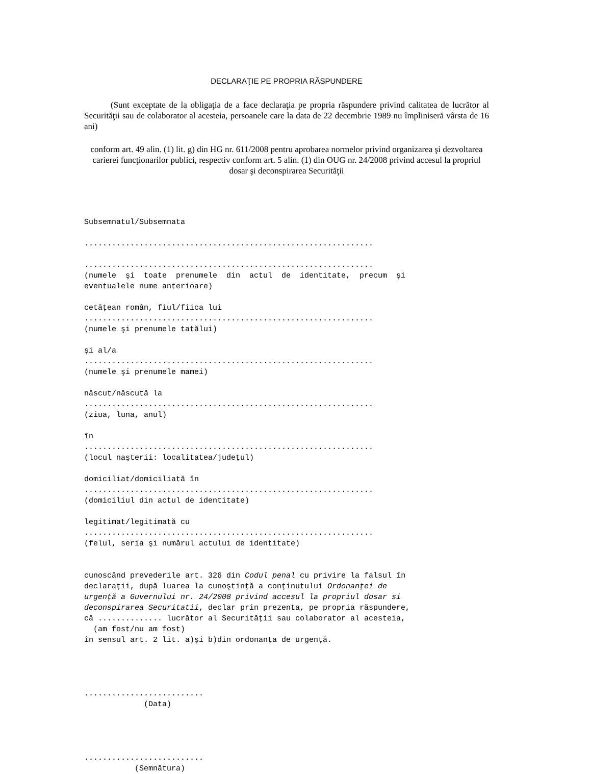DECLARAŢIE PE PROPRIA RĂSPUNDERE
(Sunt exceptate de la obligaţia de a face declaraţia pe propria răspundere privind calitatea de lucrător al Securităţii sau de colaborator al acesteia, persoanele care la data de 22 decembrie 1989 nu împliniseră vârsta de 16 ani)
conform art. 49 alin. (1) lit. g) din HG nr. 611/2008 pentru aprobarea normelor privind organizarea şi dezvoltarea carierei funcţionarilor publici, respectiv conform art. 5 alin. (1) din OUG nr. 24/2008 privind accesul la propriul dosar şi deconspirarea Securităţii
Subsemnatul/Subsemnata ............................................................... ............................................................... (numele şi toate prenumele din actul de identitate, precum şi eventualele nume anterioare) cetăţean român, fiul/fiica lui ............................................................... (numele şi prenumele tatălui) şi al/a ............................................................... (numele şi prenumele mamei) născut/născută la ............................................................... (ziua, luna, anul) în ............................................................... (locul naşterii: localitatea/judeţul) domiciliat/domiciliată în ............................................................... (domiciliul din actul de identitate) legitimat/legitimată cu ............................................................... (felul, seria şi numărul actului de identitate) cunoscând prevederile art. 326 din Codul penal cu privire la falsul în declaraţii, după luarea la cunoştinţă a conţinutului Ordonanţei de urgenţă a Guvernului nr. 24/2008 privind accesul la propriul dosar si deconspirarea Securitatii, declar prin prezenta, pe propria răspundere, că .............. lucrător al Securităţii sau colaborator al acesteia, (am fost/nu am fost) în sensul art. 2 lit. a)şi b)din ordonanţa de urgenţă. .......................... (Data) .......................... (Semnătura)